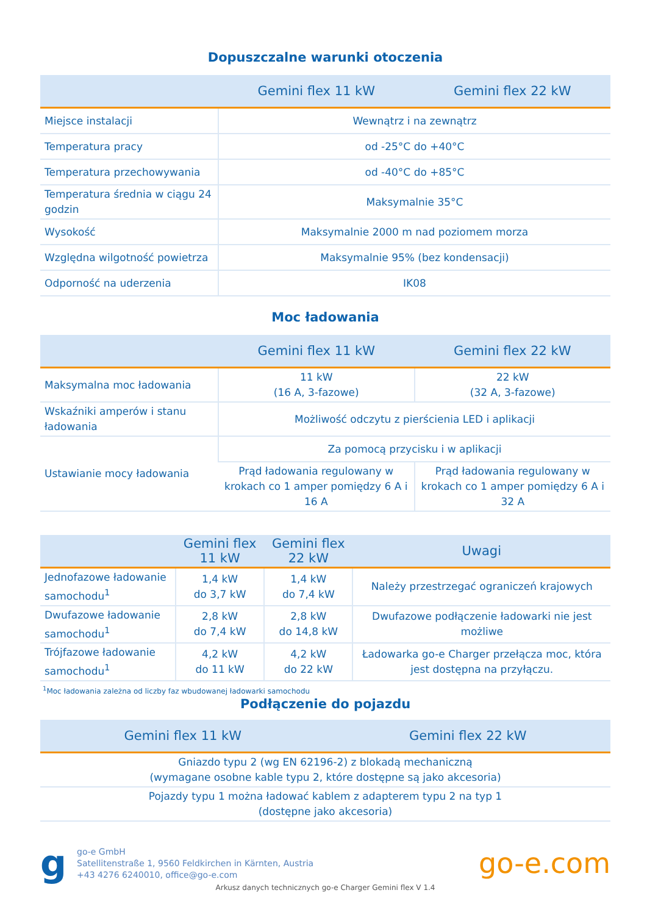Dopuszczalne warunki otoczenia
| | Gemini flex 11 kW | Gemini flex 22 kW |
| --- | --- | --- |
| Miejsce instalacji | Wewnątrz i na zewnątrz | |
| Temperatura pracy | od -25°C do +40°C | |
| Temperatura przechowywania | od -40°C do +85°C | |
| Temperatura średnia w ciągu 24 godzin | Maksymalnie 35°C | |
| Wysokość | Maksymalnie 2000 m nad poziomem morza | |
| Względna wilgotność powietrza | Maksymalnie 95% (bez kondensacji) | |
| Odporność na uderzenia | IK08 | |
Moc ładowania
| | Gemini flex 11 kW | Gemini flex 22 kW |
| --- | --- | --- |
| Maksymalna moc ładowania | 11 kW (16 A, 3-fazowe) | 22 kW (32 A, 3-fazowe) |
| Wskaźniki amperów i stanu ładowania | Możliwość odczytu z pierścienia LED i aplikacji | |
| Ustawianie mocy ładowania | Za pomocą przycisku i w aplikacji | |
| | Prąd ładowania regulowany w krokach co 1 amper pomiędzy 6 A i 16 A | Prąd ładowania regulowany w krokach co 1 amper pomiędzy 6 A i 32 A |
| | Gemini flex 11 kW | Gemini flex 22 kW | Uwagi |
| --- | --- | --- | --- |
| Jednofazowe ładowanie samochodu<sup>1</sup> | 1,4 kW do 3,7 kW | 1,4 kW do 7,4 kW | Należy przestrzegać ograniczeń krajowych |
| Dwufazowe ładowanie samochodu<sup>1</sup> | 2,8 kW do 7,4 kW | 2,8 kW do 14,8 kW | Dwufazowe podłączenie ładowarki nie jest możliwe |
| Trójfazowe ładowanie samochodu<sup>1</sup> | 4,2 kW do 11 kW | 4,2 kW do 22 kW | Ładowarka go-e Charger przełącza moc, która jest dostępna na przyłączu. |
<sup>1</sup> Moc ładowania zależna od liczby faz wbudowanej ładowarki samochodu
Podłączenie do pojazdu
| Gemini flex 11 kW | Gemini flex 22 kW |
| --- | --- |
| Gniazdo typu 2 (wg EN 62196-2) z blokadą mechaniczną (wymagane osobne kable typu 2, które dostępne są jako akcesoria) | |
| Pojazdy typu 1 można ładować kablem z adapterem typu 2 na typ 1 (dostępne jako akcesoria) | |
g
go-e GmbH
Satellitenstraße 1, 9560 Feldkirchen in Kärnten, Austria
+43 4276 6240010, office@go-e.com
go-e.com
Arkusz danych technicznych go-e Charger Gemini flex V 1.4